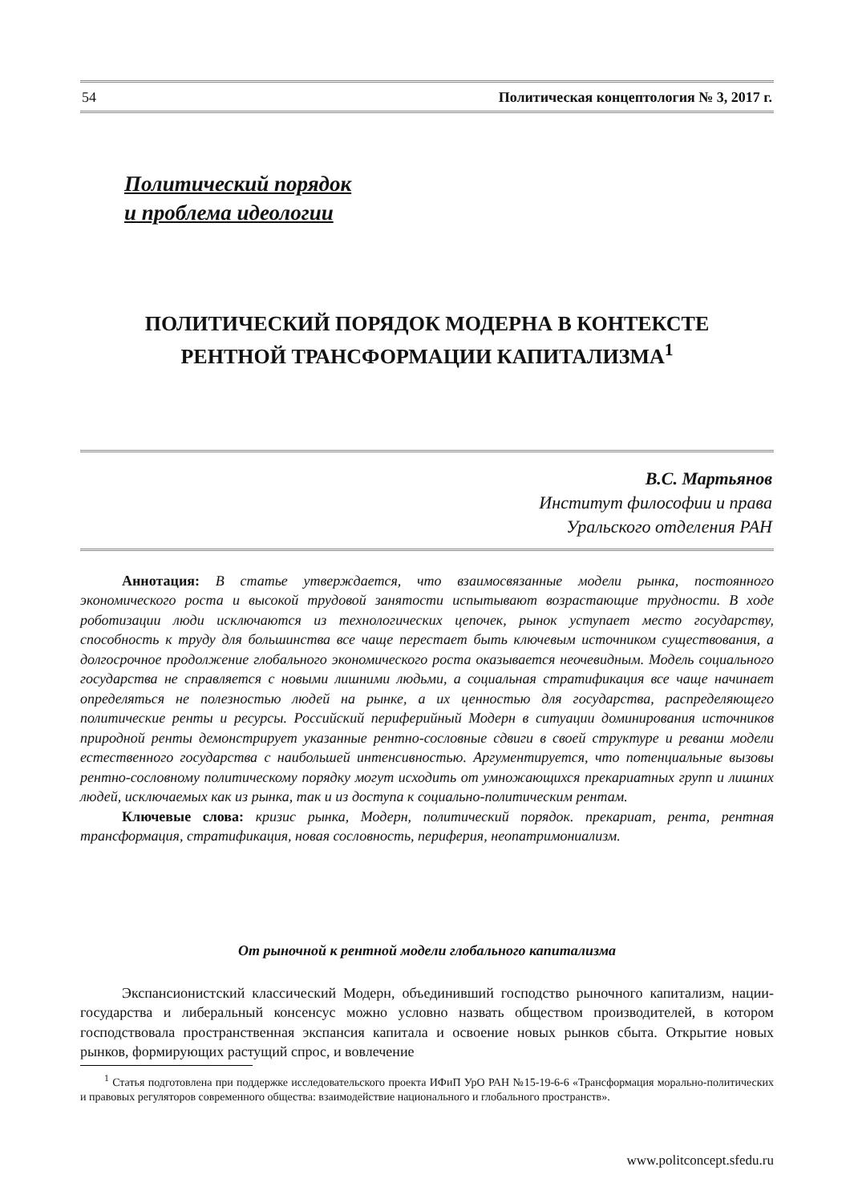54 Политическая концептология № 3, 2017 г.
Политический порядок
и проблема идеологии
ПОЛИТИЧЕСКИЙ ПОРЯДОК МОДЕРНА В КОНТЕКСТЕ
РЕНТНОЙ ТРАНСФОРМАЦИИ КАПИТАЛИЗМА<sup>1</sup>
В.С. Мартьянов
Институт философии и права
Уральского отделения РАН
Аннотация: В статье утверждается, что взаимосвязанные модели рынка, постоянного экономического роста и высокой трудовой занятости испытывают возрастающие трудности. В ходе роботизации люди исключаются из технологических цепочек, рынок уступает место государству, способность к труду для большинства все чаще перестает быть ключевым источником существования, а долгосрочное продолжение глобального экономического роста оказывается неочевидным. Модель социального государства не справляется с новыми лишними людьми, а социальная стратификация все чаще начинает определяться не полезностью людей на рынке, а их ценностью для государства, распределяющего политические ренты и ресурсы. Российский периферийный Модерн в ситуации доминирования источников природной ренты демонстрирует указанные рентно-сословные сдвиги в своей структуре и реванш модели естественного государства с наибольшей интенсивностью. Аргументируется, что потенциальные вызовы рентно-сословному политическому порядку могут исходить от умножающихся прекариатных групп и лишних людей, исключаемых как из рынка, так и из доступа к социально-политическим рентам.
Ключевые слова: кризис рынка, Модерн, политический порядок. прекариат, рента, рентная трансформация, стратификация, новая сословность, периферия, неопатримониализм.
От рыночной к рентной модели глобального капитализма
Экспансионистский классический Модерн, объединивший господство рыночного капитализм, нации-государства и либеральный консенсус можно условно назвать обществом производителей, в котором господствовала пространственная экспансия капитала и освоение новых рынков сбыта. Открытие новых рынков, формирующих растущий спрос, и вовлечение
<sup>1</sup> Статья подготовлена при поддержке исследовательского проекта ИФиП УрО РАН №15-19-6-6 «Трансформация морально-политических и правовых регуляторов современного общества: взаимодействие национального и глобального пространств».
www.politconcept.sfedu.ru